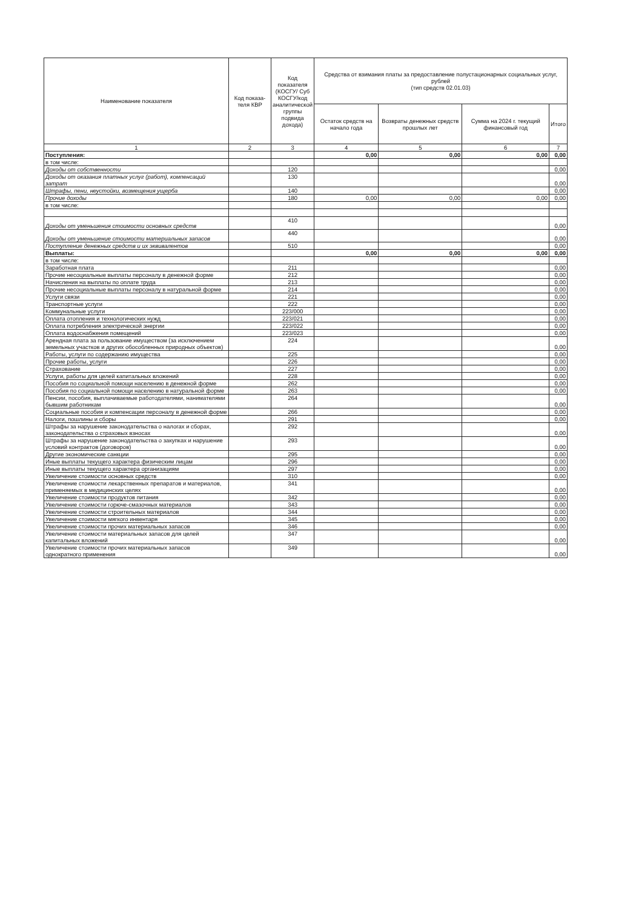| Наименование показателя | Код показа-теля КВР | Код показателя (КОСГУ/ Суб КОСГУ/код аналитической группы подвида дохода) | Средства от взимания платы за предоставление полустационарных социальных услуг, рублей (тип средств 02.01.03) | | | |
| --- | --- | --- | --- | --- | --- | --- |
| | | | Остаток средств на начало года | Возвраты денежных средств прошлых лет | Сумма на 2024 г. текущий финансовый год | Итого |
| 1 | 2 | 3 | 4 | 5 | 6 | 7 |
| Поступления: | | | 0,00 | 0,00 | 0,00 | 0,00 |
| в том числе: | | | | | | |
| Доходы от собственности | | 120 | | | | 0,00 |
| Доходы от оказания платных услуг (работ), компенсаций затрат | | 130 | | | | 0,00 |
| Штрафы, пени, неустойки, возмещения ущерба | | 140 | | | | 0,00 |
| Прочие доходы | | 180 | 0,00 | 0,00 | 0,00 | 0,00 |
| в том числе: | | | | | | |
| Доходы от уменьшения стоимости основных средств | | 410 | | | | 0,00 |
| Доходы от уменьшение стоимости материальных запасов | | 440 | | | | 0,00 |
| Поступление денежных средств и их эквивалентов | | 510 | | | | 0,00 |
| Выплаты: | | | 0,00 | 0,00 | 0,00 | 0,00 |
| в том числе: | | | | | | |
| Заработная плата | | 211 | | | | 0,00 |
| Прочие несоциальные выплаты персоналу в денежной форме | | 212 | | | | 0,00 |
| Начисления на выплаты по оплате труда | | 213 | | | | 0,00 |
| Прочие несоциальные выплаты персоналу в натуральной форме | | 214 | | | | 0,00 |
| Услуги связи | | 221 | | | | 0,00 |
| Транспортные услуги | | 222 | | | | 0,00 |
| Коммунальные услуги | | 223/000 | | | | 0,00 |
| Оплата отопления и технологических нужд | | 223/021 | | | | 0,00 |
| Оплата потребления электрической энергии | | 223/022 | | | | 0,00 |
| Оплата водоснабжения помещений | | 223/023 | | | | 0,00 |
| Арендная плата за пользование имуществом (за исключением земельных участков и других обособленных природных объектов) | | 224 | | | | 0,00 |
| Работы, услуги по содержанию имущества | | 225 | | | | 0,00 |
| Прочие работы, услуги | | 226 | | | | 0,00 |
| Страхование | | 227 | | | | 0,00 |
| Услуги, работы для целей капитальных вложений | | 228 | | | | 0,00 |
| Пособия по социальной помощи населению в денежной форме | | 262 | | | | 0,00 |
| Пособия по социальной помощи населению в натуральной форме | | 263 | | | | 0,00 |
| Пенсии, пособия, выплачиваемые работодателями, нанимателями бывшим работникам | | 264 | | | | 0,00 |
| Социальные пособия и компенсации персоналу в денежной форме | | 266 | | | | 0,00 |
| Налоги, пошлины и сборы | | 291 | | | | 0,00 |
| Штрафы за нарушение законодательства о налогах и сборах, законодательства о страховых взносах | | 292 | | | | 0,00 |
| Штрафы за нарушение законодательства о закупках и нарушение условий контрактов (договоров) | | 293 | | | | 0,00 |
| Другие экономические санкции | | 295 | | | | 0,00 |
| Иные выплаты текущего характера физическим лицам | | 296 | | | | 0,00 |
| Иные выплаты текущего характера организациям | | 297 | | | | 0,00 |
| Увеличение стоимости основных средств | | 310 | | | | 0,00 |
| Увеличение стоимости лекарственных препаратов и материалов, применяемых в медицинских целях | | 341 | | | | 0,00 |
| Увеличение стоимости продуктов питания | | 342 | | | | 0,00 |
| Увеличение стоимости горюче-смазочных материалов | | 343 | | | | 0,00 |
| Увеличение стоимости строительных материалов | | 344 | | | | 0,00 |
| Увеличение стоимости мягкого инвентаря | | 345 | | | | 0,00 |
| Увеличение стоимости прочих материальных запасов | | 346 | | | | 0,00 |
| Увеличение стоимости материальных запасов для целей капитальных вложений | | 347 | | | | 0,00 |
| Увеличение стоимости прочих материальных запасов однократного применения | | 349 | | | | 0,00 |